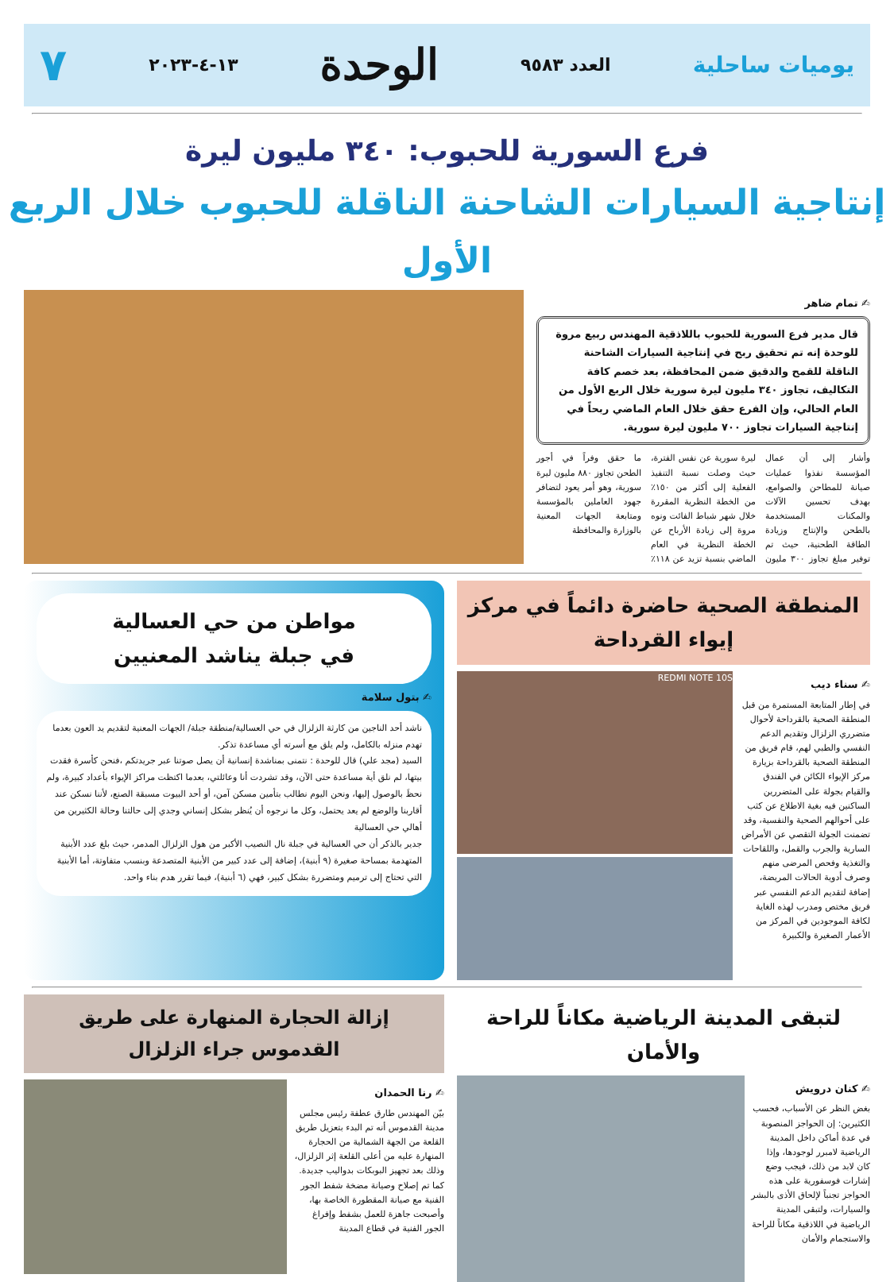يوميات ساحلية
العدد ٩٥٨٣
الوحدة
١٣-٤-٢٠٢٣
٧
فرع السورية للحبوب: ٣٤٠ مليون ليرة
إنتاجية السيارات الشاحنة الناقلة للحبوب خلال الربع الأول
✍ تمام ضاهر
قال مدير فرع السورية للحبوب باللاذقية المهندس ربيع مروة للوحدة إنه تم تحقيق ربح في إنتاجية السيارات الشاحنة الناقلة للقمح والدقيق ضمن المحافظة، بعد خصم كافة التكاليف، تجاوز ٣٤٠ مليون ليرة سورية خلال الربع الأول من العام الحالي، وإن الفرع حقق خلال العام الماضي ربحاً في إنتاجية السيارات تجاوز ٧٠٠ مليون ليرة سورية.
وأشار إلى أن عمال المؤسسة نفذوا عمليات صيانة للمطاحن والصوامع، بهدف تحسين الآلات والمكنات المستخدمة بالطحن والإنتاج وزيادة الطاقة الطحنية، حيث تم توفير مبلغ تجاوز ٣٠٠ مليون ليرة سورية عن نفس الفترة، حيث وصلت نسبة التنفيذ الفعلية إلى أكثر من ١٥٠٪ من الخطة النظرية المقررة خلال شهر شباط الفائت ونوه مروة إلى زيادة الأرباح عن الخطة النظرية في العام الماضي بنسبة تزيد عن ١١٨٪ ما حقق وفراً في أجور الطحن تجاوز ٨٨٠ مليون ليرة سورية، وهو أمر يعود لتضافر جهود العاملين بالمؤسسة ومتابعة الجهات المعنية بالوزارة والمحافظة
المنطقة الصحية حاضرة دائماً في مركز إيواء القرداحة
✍ سناء ديب
في إطار المتابعة المستمرة من قبل المنطقة الصحية بالقرداحة لأحوال متضرري الزلزال وتقديم الدعم النفسي والطبي لهم، قام فريق من المنطقة الصحية بالقرداحة بزيارة مركز الإيواء الكائن في الفندق والقيام بجولة على المتضررين الساكنين فيه بغية الاطلاع عن كثب على أحوالهم الصحية والنفسية، وقد تضمنت الجولة التقصي عن الأمراض السارية والجرب والقمل، واللقاحات والتغذية وفحص المرضى منهم وصرف أدوية الحالات المريضة، إضافة لتقديم الدعم النفسي عبر فريق مختص ومدرب لهذه الغاية لكافة الموجودين في المركز من الأعمار الصغيرة والكبيرة
REDMI NOTE 10S
مواطن من حي العسالية
في جبلة يناشد المعنيين
✍ بتول سلامة
ناشد أحد الناجين من كارثة الزلزال في حي العسالية/منطقة جبلة/ الجهات المعنية لتقديم يد العون بعدما تهدم منزله بالكامل، ولم يلق مع أسرته أي مساعدة تذكر.
السيد (مجد علي) قال للوحدة : نتمنى بمناشدة إنسانية أن يصل صوتنا عبر جريدتكم ،فنحن كأسرة فقدت بيتها، لم نلق أية مساعدة حتى الآن، وقد تشردت أنا وعائلتي، بعدما اكتظت مراكز الإيواء بأعداد كبيرة، ولم نحظَ بالوصول إليها، ونحن اليوم نطالب بتأمين مسكن آمن، أو أحد البيوت مسبقة الصنع، لأننا نسكن عند أقاربنا والوضع لم يعد يحتمل، وكل ما نرجوه أن يُنظر بشكل إنساني وجدي إلى حالتنا وحالة الكثيرين من أهالي حي العسالية
جدير بالذكر أن حي العسالية في جبلة نال النصيب الأكبر من هول الزلزال المدمر، حيث بلغ عدد الأبنية المتهدمة بمساحة صغيرة (٩ أبنية)، إضافة إلى عدد كبير من الأبنية المتصدعة وبنسب متفاوتة، أما الأبنية التي تحتاج إلى ترميم ومتضررة بشكل كبير، فهي (٦ أبنية)، فيما تقرر هدم بناء واحد.
لتبقى المدينة الرياضية مكاناً للراحة والأمان
✍ كنان درويش
بغض النظر عن الأسباب، فحسب الكثيرين: إن الحواجز المنصوبة في عدة أماكن داخل المدينة الرياضية لامبرر لوجودها، وإذا كان لابد من ذلك، فيجب وضع إشارات فوسفورية على هذه الحواجز تجنباً لإلحاق الأذى بالبشر والسيارات، ولتبقى المدينة الرياضية في اللاذقية مكاناً للراحة والاستجمام والأمان
إزالة الحجارة المنهارة على طريق القدموس جراء الزلزال
✍ رنا الحمدان
بيّن المهندس طارق عطفة رئيس مجلس مدينة القدموس أنه تم البدء بتعزيل طريق القلعة من الجهة الشمالية من الحجارة المنهارة عليه من أعلى القلعة إثر الزلزال، وذلك بعد تجهيز البوبكات بدواليب جديدة.
كما تم إصلاح وصيانة مضخة شفط الجور الفنية مع صيانة المقطورة الخاصة بها، وأصبحت جاهزة للعمل بشفط وإفراغ الجور الفنية في قطاع المدينة